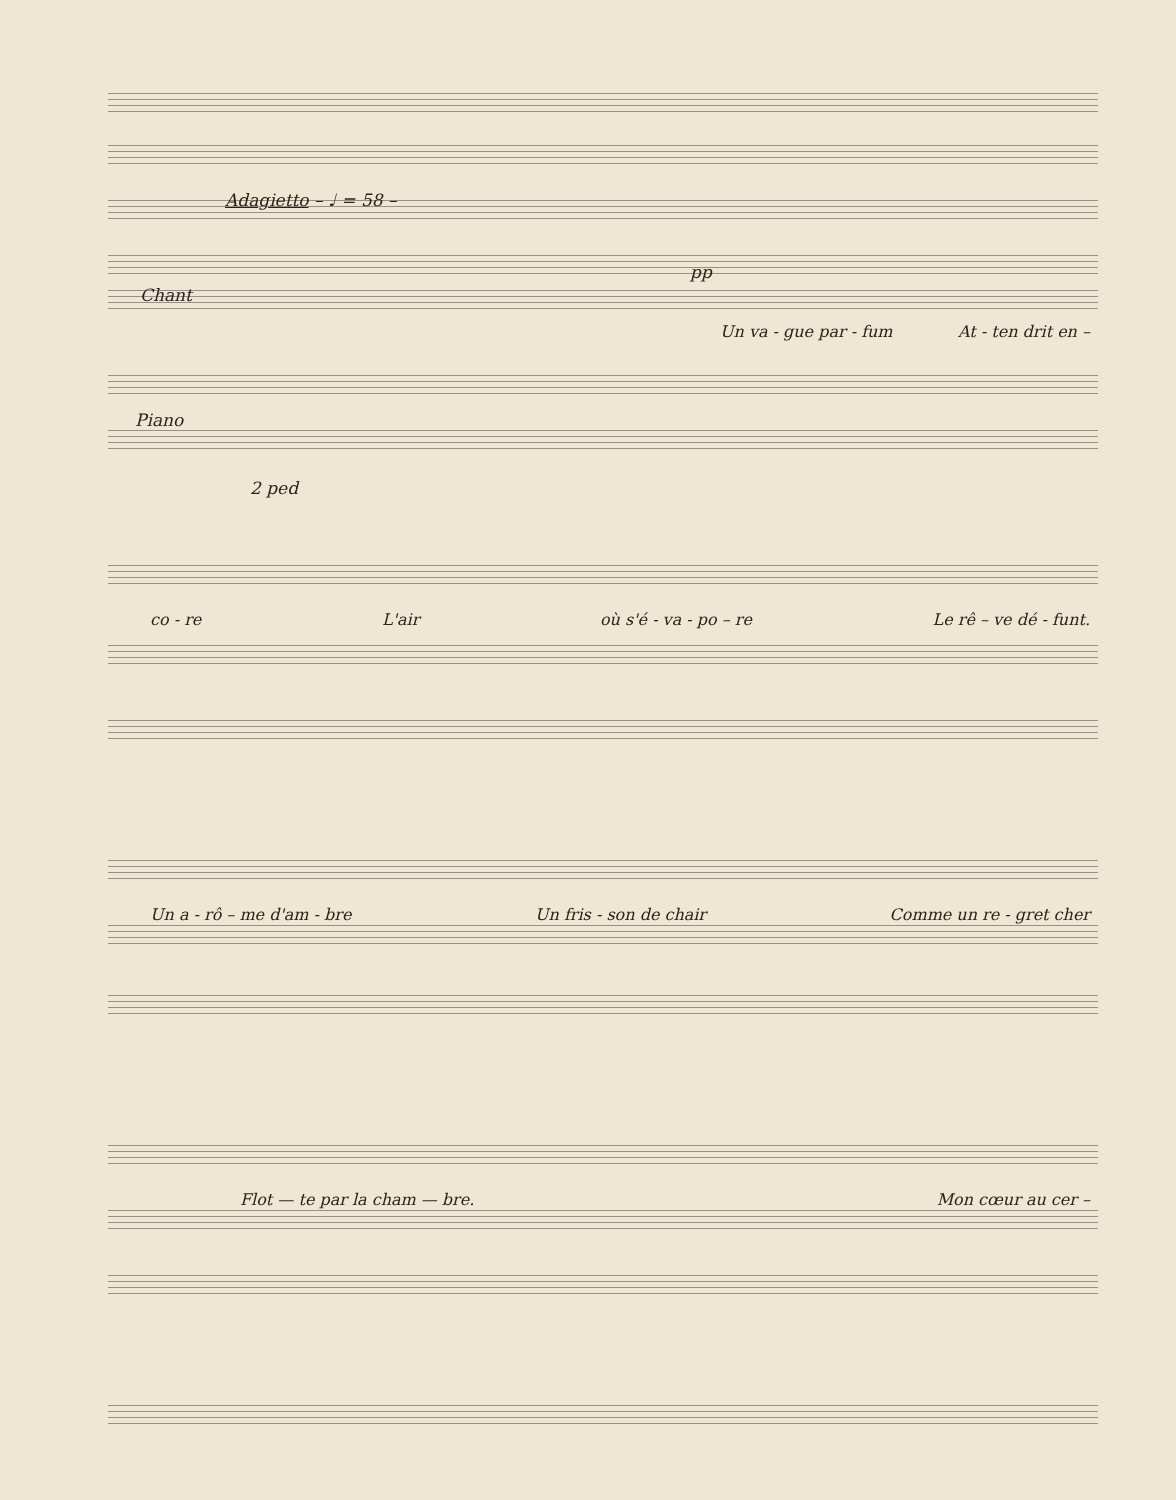Adagietto – ♩ = 58 –
pp
Chant
Piano
2 ped
Un va - gue par - fum At - ten drit en –
co - re L'air où s'é - va - po – re Le rê – ve dé - funt.
Un a - rô – me d'am - bre Un fris - son de chair Comme un re - gret cher
Flot — te par la cham — bre. Mon cœur au cer –